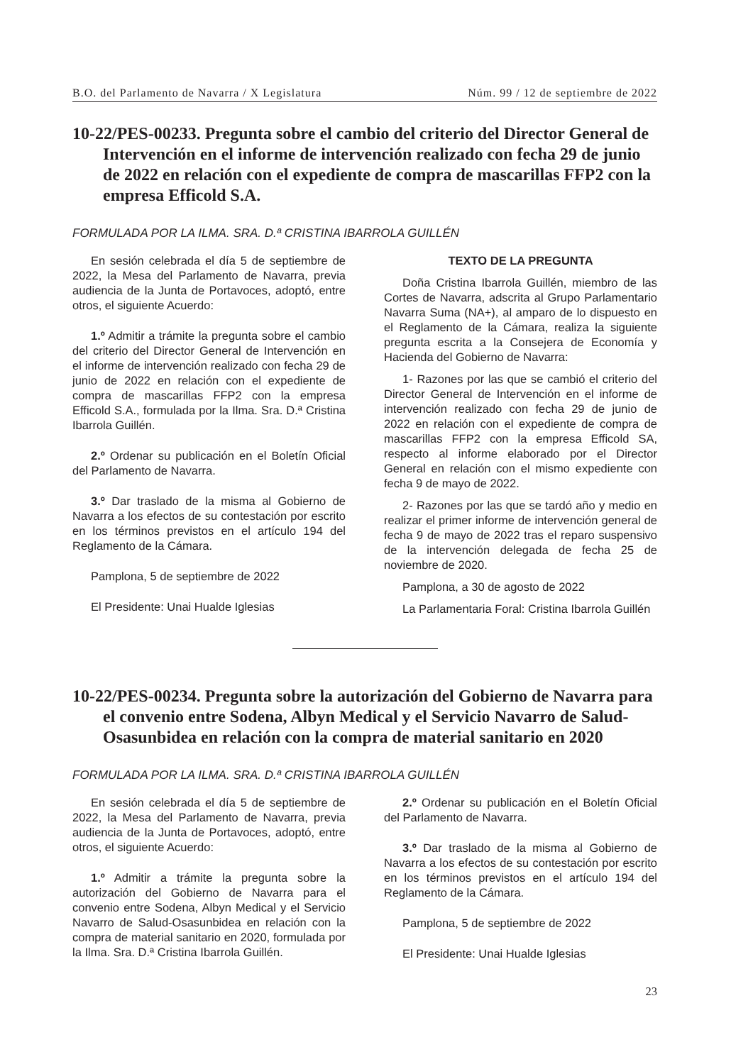B.O. del Parlamento de Navarra / X Legislatura Núm. 99 / 12 de septiembre de 2022
10-22/PES-00233. Pregunta sobre el cambio del criterio del Director General de Intervención en el informe de intervención realizado con fecha 29 de junio de 2022 en relación con el expediente de compra de mascarillas FFP2 con la empresa Efficold S.A.
FORMULADA POR LA ILMA. SRA. D.ª CRISTINA IBARROLA GUILLÉN
En sesión celebrada el día 5 de septiembre de 2022, la Mesa del Parlamento de Navarra, previa audiencia de la Junta de Portavoces, adoptó, entre otros, el siguiente Acuerdo:
1.º Admitir a trámite la pregunta sobre el cambio del criterio del Director General de Intervención en el informe de intervención realizado con fecha 29 de junio de 2022 en relación con el expediente de compra de mascarillas FFP2 con la empresa Efficold S.A., formulada por la Ilma. Sra. D.ª Cristina Ibarrola Guillén.
2.º Ordenar su publicación en el Boletín Oficial del Parlamento de Navarra.
3.º Dar traslado de la misma al Gobierno de Navarra a los efectos de su contestación por escrito en los términos previstos en el artículo 194 del Reglamento de la Cámara.
Pamplona, 5 de septiembre de 2022
El Presidente: Unai Hualde Iglesias
TEXTO DE LA PREGUNTA
Doña Cristina Ibarrola Guillén, miembro de las Cortes de Navarra, adscrita al Grupo Parlamentario Navarra Suma (NA+), al amparo de lo dispuesto en el Reglamento de la Cámara, realiza la siguiente pregunta escrita a la Consejera de Economía y Hacienda del Gobierno de Navarra:
1- Razones por las que se cambió el criterio del Director General de Intervención en el informe de intervención realizado con fecha 29 de junio de 2022 en relación con el expediente de compra de mascarillas FFP2 con la empresa Efficold SA, respecto al informe elaborado por el Director General en relación con el mismo expediente con fecha 9 de mayo de 2022.
2- Razones por las que se tardó año y medio en realizar el primer informe de intervención general de fecha 9 de mayo de 2022 tras el reparo suspensivo de la intervención delegada de fecha 25 de noviembre de 2020.
Pamplona, a 30 de agosto de 2022
La Parlamentaria Foral: Cristina Ibarrola Guillén
10-22/PES-00234. Pregunta sobre la autorización del Gobierno de Navarra para el convenio entre Sodena, Albyn Medical y el Servicio Navarro de Salud-Osasunbidea en relación con la compra de material sanitario en 2020
FORMULADA POR LA ILMA. SRA. D.ª CRISTINA IBARROLA GUILLÉN
En sesión celebrada el día 5 de septiembre de 2022, la Mesa del Parlamento de Navarra, previa audiencia de la Junta de Portavoces, adoptó, entre otros, el siguiente Acuerdo:
1.º Admitir a trámite la pregunta sobre la autorización del Gobierno de Navarra para el convenio entre Sodena, Albyn Medical y el Servicio Navarro de Salud-Osasunbidea en relación con la compra de material sanitario en 2020, formulada por la Ilma. Sra. D.ª Cristina Ibarrola Guillén.
2.º Ordenar su publicación en el Boletín Oficial del Parlamento de Navarra.
3.º Dar traslado de la misma al Gobierno de Navarra a los efectos de su contestación por escrito en los términos previstos en el artículo 194 del Reglamento de la Cámara.
Pamplona, 5 de septiembre de 2022
El Presidente: Unai Hualde Iglesias
23